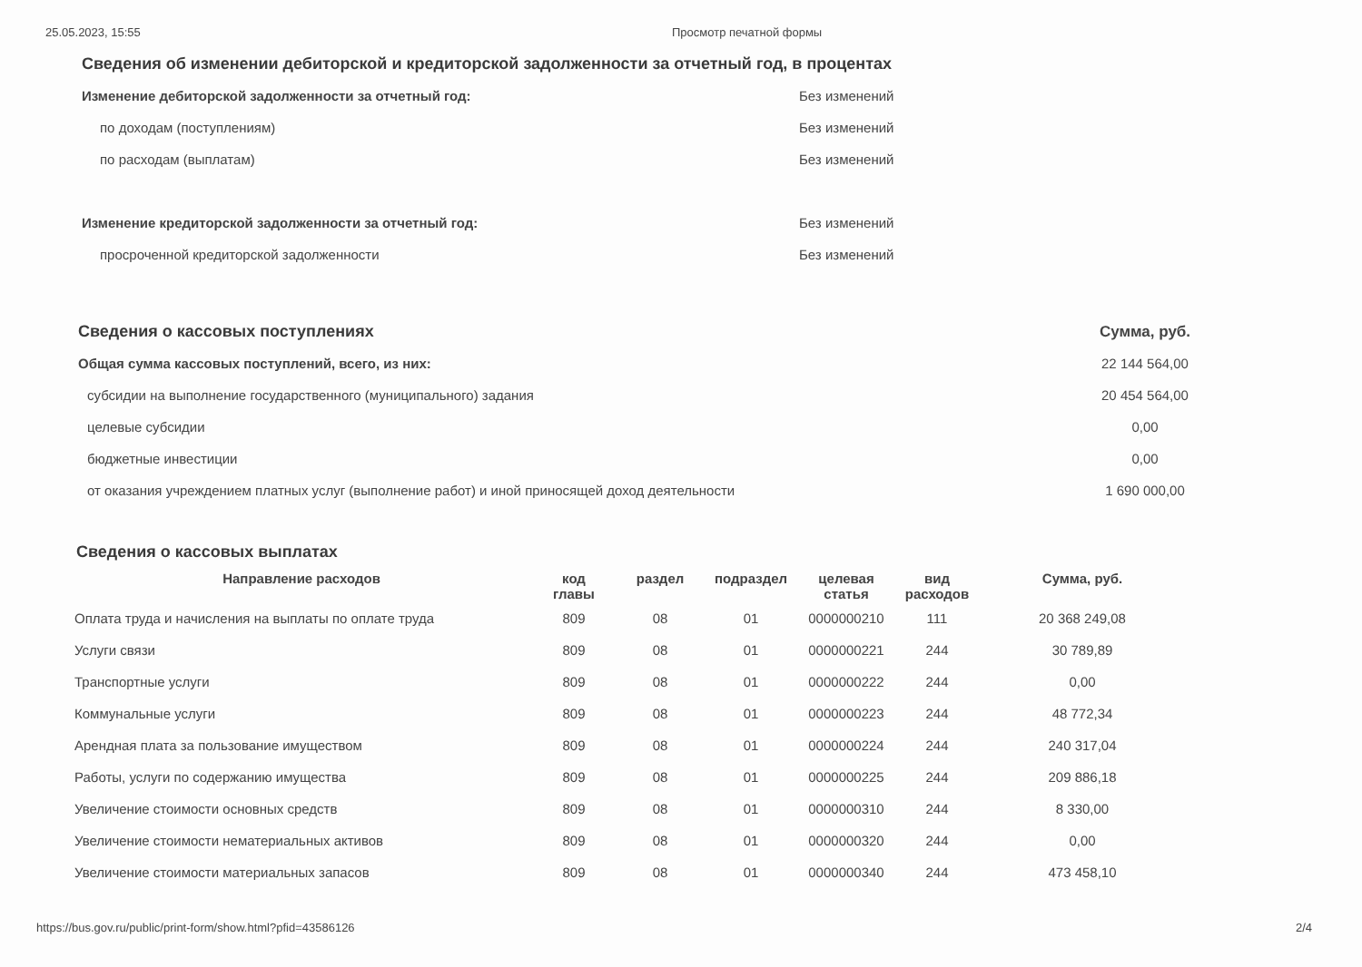25.05.2023, 15:55 Просмотр печатной формы
| Сведения об изменении дебиторской и кредиторской задолженности за отчетный год, в процентах | |
| Изменение дебиторской задолженности за отчетный год: | Без изменений |
| по доходам (поступлениям) | Без изменений |
| по расходам (выплатам) | Без изменений |
| Изменение кредиторской задолженности за отчетный год: | Без изменений |
| просроченной кредиторской задолженности | Без изменений |
| Сведения о кассовых поступлениях | Сумма, руб. |
| Общая сумма кассовых поступлений, всего, из них: | 22 144 564,00 |
| субсидии на выполнение государственного (муниципального) задания | 20 454 564,00 |
| целевые субсидии | 0,00 |
| бюджетные инвестиции | 0,00 |
| от оказания учреждением платных услуг (выполнение работ) и иной приносящей доход деятельности | 1 690 000,00 |
Сведения о кассовых выплатах
| Направление расходов | код главы | раздел | подраздел | целевая статья | вид расходов | Сумма, руб. |
| --- | --- | --- | --- | --- | --- | --- |
| Оплата труда и начисления на выплаты по оплате труда | 809 | 08 | 01 | 0000000210 | 111 | 20 368 249,08 |
| Услуги связи | 809 | 08 | 01 | 0000000221 | 244 | 30 789,89 |
| Транспортные услуги | 809 | 08 | 01 | 0000000222 | 244 | 0,00 |
| Коммунальные услуги | 809 | 08 | 01 | 0000000223 | 244 | 48 772,34 |
| Арендная плата за пользование имуществом | 809 | 08 | 01 | 0000000224 | 244 | 240 317,04 |
| Работы, услуги по содержанию имущества | 809 | 08 | 01 | 0000000225 | 244 | 209 886,18 |
| Увеличение стоимости основных средств | 809 | 08 | 01 | 0000000310 | 244 | 8 330,00 |
| Увеличение стоимости нематериальных активов | 809 | 08 | 01 | 0000000320 | 244 | 0,00 |
| Увеличение стоимости материальных запасов | 809 | 08 | 01 | 0000000340 | 244 | 473 458,10 |
https://bus.gov.ru/public/print-form/show.html?pfid=43586126
2/4